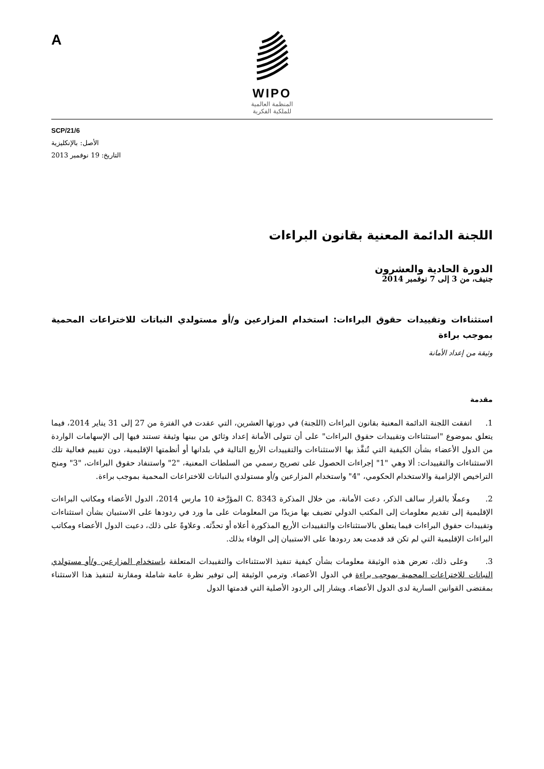A
WIPO
المنظمة العالمية
للملكية الفكرية
SCP/21/6
الأصل: بالإنكليزية
التاريخ: 19 نوفمبر 2013
اللجنة الدائمة المعنية بقانون البراءات
الدورة الحادية والعشرون
جنيف، من 3 إلى 7 نوفمبر 2014
استثناءات وتقييدات حقوق البراءات: استخدام المزارعين و/أو مستولدي النباتات للاختراعات المحمية بموجب براءة
وثيقة من إعداد الأمانة
مقدمة
1. اتفقت اللجنة الدائمة المعنية بقانون البراءات (اللجنة) في دورتها العشرين، التي عقدت في الفترة من 27 إلى 31 يناير 2014، فيما يتعلق بموضوع "استثناءات وتقييدات حقوق البراءات" على أن تتولى الأمانة إعداد وثائق من بينها وثيقة تستند فيها إلى الإسهامات الواردة من الدول الأعضاء بشأن الكيفية التي تُنفَّذ بها الاستثناءات والتقييدات الأربع التالية في بلدانها أو أنظمتها الإقليمية، دون تقييم فعالية تلك الاستثناءات والتقييدات: ألا وهي "1" إجراءات الحصول على تصريح رسمي من السلطات المعنية، "2" واستنفاد حقوق البراءات، "3" ومنح التراخيص الإلزامية والاستخدام الحكومي، "4" واستخدام المزارعين و/أو مستولدي النباتات للاختراعات المحمية بموجب براءة.
2. وعملًا بالقرار سالف الذكر، دعت الأمانة، من خلال المذكرة C. 8343 المؤرَّخة 10 مارس 2014، الدول الأعضاء ومكاتب البراءات الإقليمية إلى تقديم معلومات إلى المكتب الدولي تضيف بها مزيدًا من المعلومات على ما ورد في ردودها على الاستبيان بشأن استثناءات وتقييدات حقوق البراءات فيما يتعلق بالاستثناءات والتقييدات الأربع المذكورة أعلاه أو تحدِّثه. وعلاوةً على ذلك، دعيت الدول الأعضاء ومكاتب البراءات الإقليمية التي لم تكن قد قدمت بعد ردودها على الاستبيان إلى الوفاء بذلك.
3. وعلى ذلك، تعرض هذه الوثيقة معلومات بشأن كيفية تنفيذ الاستثناءات والتقييدات المتعلقة باستخدام المزارعين و/أو مستولدي النباتات للاختراعات المحمية بموجب براءة في الدول الأعضاء. وترمي الوثيقة إلى توفير نظرة عامة شاملة ومقارنة لتنفيذ هذا الاستثناء بمقتضى القوانين السارية لدى الدول الأعضاء. ويشار إلى الردود الأصلية التي قدمتها الدول